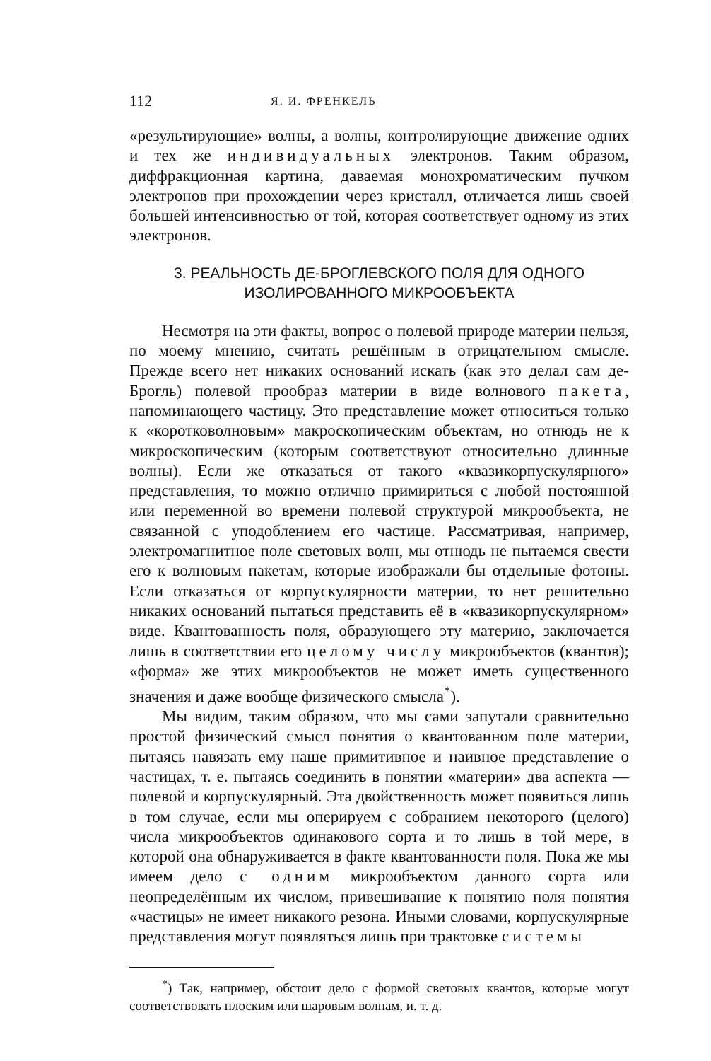112 Я. И. ФРЕНКЕЛЬ
«результирующие» волны, а волны, контролирующие движение одних и тех же индивидуальных электронов. Таким образом, диффракционная картина, даваемая монохроматическим пучком электронов при прохождении через кристалл, отличается лишь своей большей интенсивностью от той, которая соответствует одному из этих электронов.
3. РЕАЛЬНОСТЬ ДЕ-БРОГЛЕВСКОГО ПОЛЯ ДЛЯ ОДНОГО
ИЗОЛИРОВАННОГО МИКРООБЪЕКТА
Несмотря на эти факты, вопрос о полевой природе материи нельзя, по моему мнению, считать решённым в отрицательном смысле. Прежде всего нет никаких оснований искать (как это делал сам де-Брогль) полевой прообраз материи в виде волнового пакета, напоминающего частицу. Это представление может относиться только к «коротковолновым» макроскопическим объектам, но отнюдь не к микроскопическим (которым соответствуют относительно длинные волны). Если же отказаться от такого «квазикорпускулярного» представления, то можно отлично примириться с любой постоянной или переменной во времени полевой структурой микрообъекта, не связанной с уподоблением его частице. Рассматривая, например, электромагнитное поле световых волн, мы отнюдь не пытаемся свести его к волновым пакетам, которые изображали бы отдельные фотоны. Если отказаться от корпускулярности материи, то нет решительно никаких оснований пытаться представить её в «квазикорпускулярном» виде. Квантованность поля, образующего эту материю, заключается лишь в соответствии его целому числу микрообъектов (квантов); «форма» же этих микрообъектов не может иметь существенного значения и даже вообще физического смысла<sup>*</sup>).
Мы видим, таким образом, что мы сами запутали сравнительно простой физический смысл понятия о квантованном поле материи, пытаясь навязать ему наше примитивное и наивное представление о частицах, т. е. пытаясь соединить в понятии «материи» два аспекта — полевой и корпускулярный. Эта двойственность может появиться лишь в том случае, если мы оперируем с собранием некоторого (целого) числа микрообъектов одинакового сорта и то лишь в той мере, в которой она обнаруживается в факте квантованности поля. Пока же мы имеем дело с одним микрообъектом данного сорта или неопределённым их числом, привешивание к понятию поля понятия «частицы» не имеет никакого резона. Иными словами, корпускулярные представления могут появляться лишь при трактовке системы
<sup>*</sup>) Так, например, обстоит дело с формой световых квантов, которые могут соответствовать плоским или шаровым волнам, и. т. д.